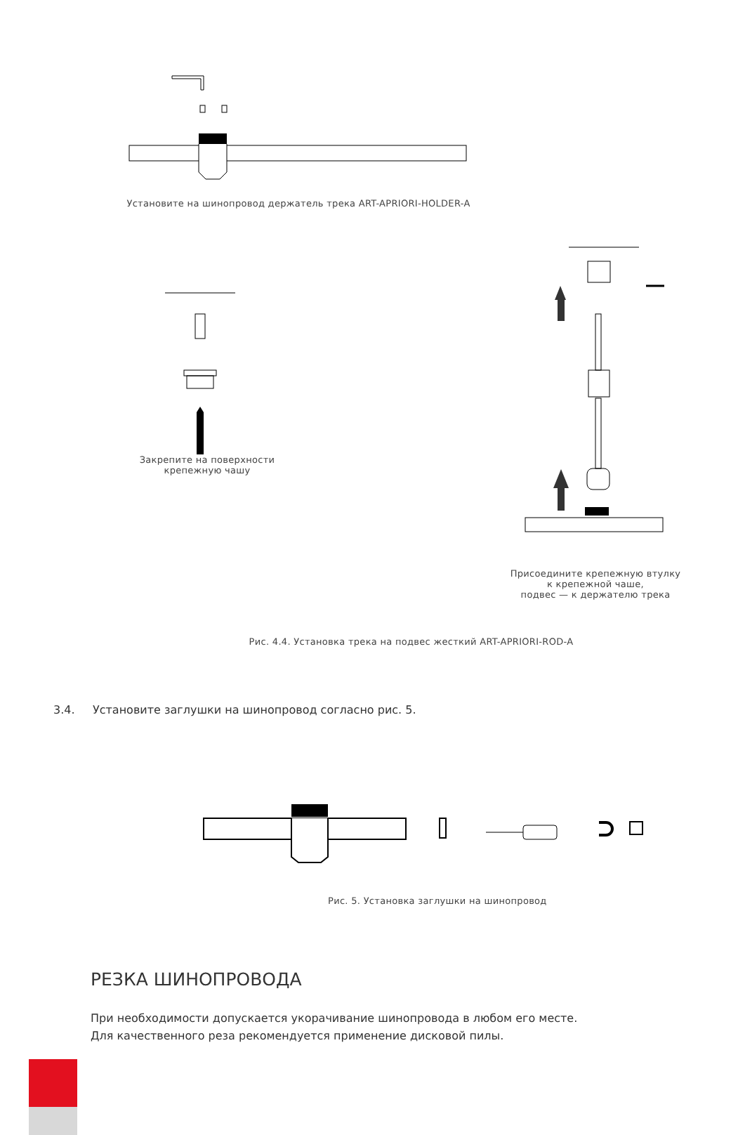Установите на шинопровод держатель трека ART-APRIORI-HOLDER-A
Закрепите на поверхности
крепежную чашу
Присоедините крепежную втулку
к крепежной чаше,
подвес — к держателю трека
Рис. 4.4. Установка трека на подвес жесткий ART-APRIORI-ROD-A
3.4. Установите заглушки на шинопровод согласно рис. 5.
Рис. 5. Установка заглушки на шинопровод
РЕЗКА ШИНОПРОВОДА
При необходимости допускается укорачивание шинопровода в любом его месте.
Для качественного реза рекомендуется применение дисковой пилы.